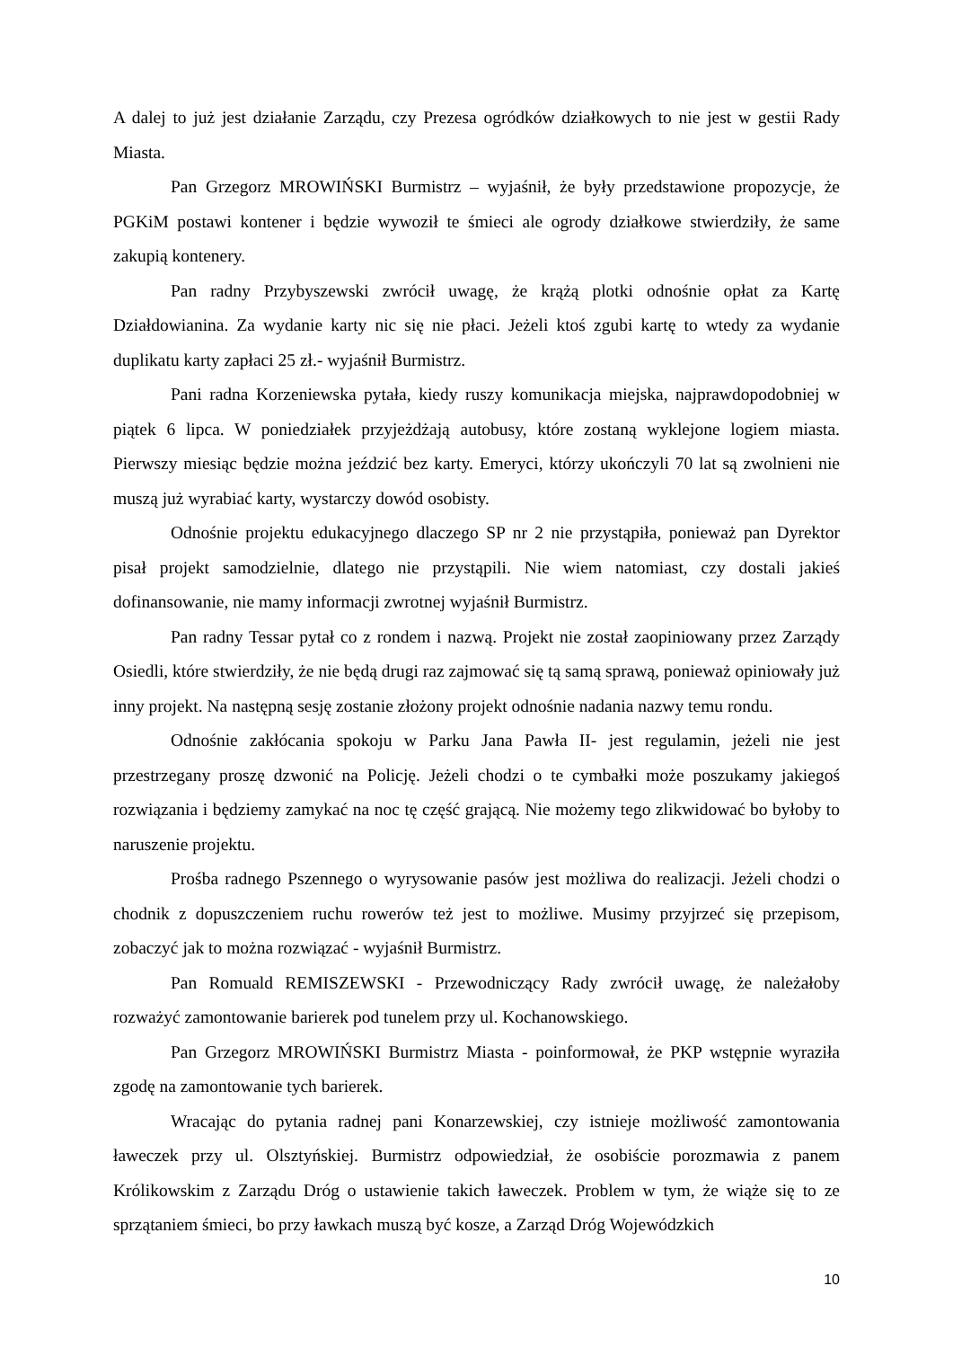A dalej to już jest działanie Zarządu, czy Prezesa ogródków działkowych to nie jest w gestii Rady Miasta.
Pan Grzegorz MROWIŃSKI Burmistrz – wyjaśnił, że były przedstawione propozycje, że PGKiM postawi kontener i będzie wywoził te śmieci ale ogrody działkowe stwierdziły, że same zakupią kontenery.
Pan radny Przybyszewski zwrócił uwagę, że krążą plotki odnośnie opłat za Kartę Działdowianina. Za wydanie karty nic się nie płaci. Jeżeli ktoś zgubi kartę to wtedy za wydanie duplikatu karty zapłaci 25 zł.- wyjaśnił Burmistrz.
Pani radna Korzeniewska pytała, kiedy ruszy komunikacja miejska, najprawdopodobniej w piątek 6 lipca. W poniedziałek przyjeżdżają autobusy, które zostaną wyklejone logiem miasta. Pierwszy miesiąc będzie można jeździć bez karty. Emeryci, którzy ukończyli 70 lat są zwolnieni nie muszą już wyrabiać karty, wystarczy dowód osobisty.
Odnośnie projektu edukacyjnego dlaczego SP nr 2 nie przystąpiła, ponieważ pan Dyrektor pisał projekt samodzielnie, dlatego nie przystąpili. Nie wiem natomiast, czy dostali jakieś dofinansowanie, nie mamy informacji zwrotnej wyjaśnił Burmistrz.
Pan radny Tessar pytał co z rondem i nazwą. Projekt nie został zaopiniowany przez Zarządy Osiedli, które stwierdziły, że nie będą drugi raz zajmować się tą samą sprawą, ponieważ opiniowały już inny projekt. Na następną sesję zostanie złożony projekt odnośnie nadania nazwy temu rondu.
Odnośnie zakłócania spokoju w Parku Jana Pawła II- jest regulamin, jeżeli nie jest przestrzegany proszę dzwonić na Policję. Jeżeli chodzi o te cymbałki może poszukamy jakiegoś rozwiązania i będziemy zamykać na noc tę część grającą. Nie możemy tego zlikwidować bo byłoby to naruszenie projektu.
Prośba radnego Pszennego o wyrysowanie pasów jest możliwa do realizacji. Jeżeli chodzi o chodnik z dopuszczeniem ruchu rowerów też jest to możliwe. Musimy przyjrzeć się przepisom, zobaczyć jak to można rozwiązać - wyjaśnił Burmistrz.
Pan Romuald REMISZEWSKI - Przewodniczący Rady zwrócił uwagę, że należałoby rozważyć zamontowanie barierek pod tunelem przy ul. Kochanowskiego.
Pan Grzegorz MROWIŃSKI Burmistrz Miasta - poinformował, że PKP wstępnie wyraziła zgodę na zamontowanie tych barierek.
Wracając do pytania radnej pani Konarzewskiej, czy istnieje możliwość zamontowania ławeczek przy ul. Olsztyńskiej. Burmistrz odpowiedział, że osobiście porozmawia z panem Królikowskim z Zarządu Dróg o ustawienie takich ławeczek. Problem w tym, że wiąże się to ze sprzątaniem śmieci, bo przy ławkach muszą być kosze, a Zarząd Dróg Wojewódzkich
10